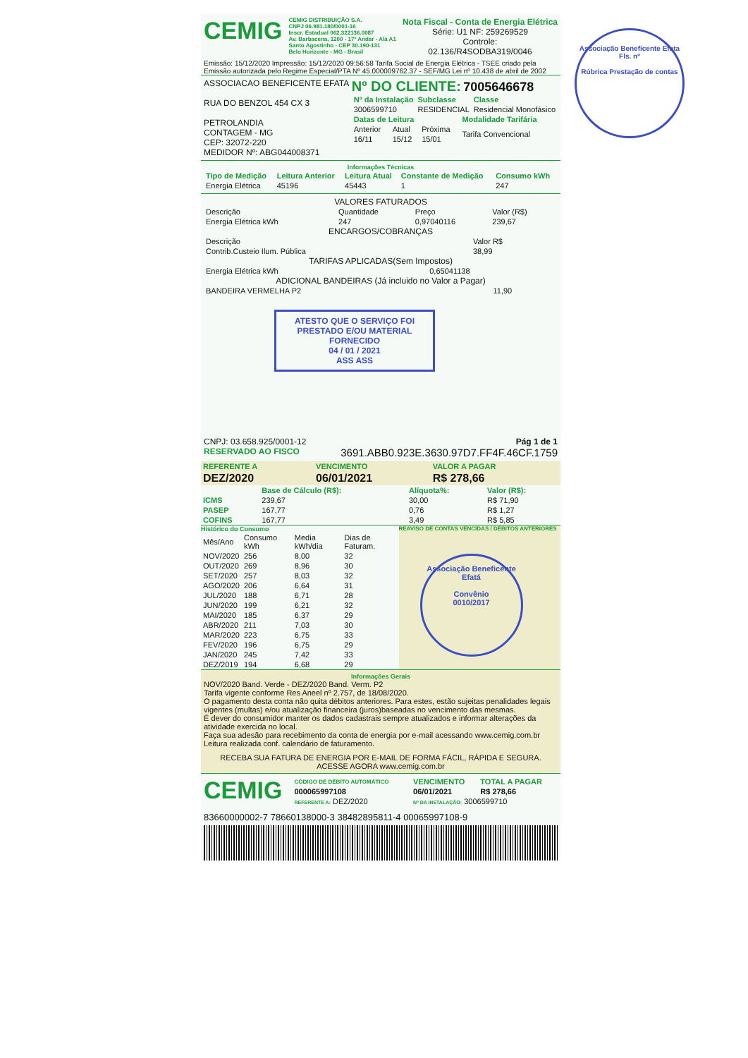CEMIG
CEMIG DISTRIBUIÇÃO S.A.
CNPJ 06.981.180/0001-16
Inscr. Estadual 062.322136.0087
Av. Barbacena, 1200 - 17º Andar - Ala A1
Santo Agostinho - CEP 30.190-131
Belo Horizonte - MG - Brasil
Nota Fiscal - Conta de Energia Elétrica
Série: U1 NF: 259269529
Controle:
02.136/R4SODBA319/0046
Emissão: 15/12/2020 Impressão: 15/12/2020 09:56:58 Tarifa Social de Energia Elétrica - TSEE criado pela
Emissão autorizada pelo Regime Especial/PTA Nº 45.000009762.37 - SEF/MG Lei nº 10.438 de abril de 2002
ASSOCIACAO BENEFICENTE EFATA
RUA DO BENZOL 454 CX 3
PETROLANDIA
CONTAGEM - MG
CEP: 32072-220
MEDIDOR Nº: ABG044008371
Nº DO CLIENTE: 7005646678
| Nº da Instalação | Subclasse | Classe |
| --- | --- | --- |
| 3006599710 | RESIDENCIAL | Residencial Monofásico |
| Datas de Leitura | | | Modalidade Tarifária |
| --- | --- | --- | --- |
| Anterior | Atual | Próxima | Tarifa Convencional |
| 16/11 | 15/12 | 15/01 | |
Informações Técnicas
| Tipo de Medição | Leitura Anterior | Leitura Atual | Constante de Medição | Consumo kWh |
| --- | --- | --- | --- | --- |
| Energia Elétrica | 45196 | 45443 | 1 | 247 |
VALORES FATURADOS
| Descrição | Quantidade | Preço | Valor (R$) |
| Energia Elétrica kWh | 247 | 0,97040116 | 239,67 |
ENCARGOS/COBRANÇAS
| Descrição | Valor R$ |
| Contrib.Custeio Ilum. Pública | 38,99 |
TARIFAS APLICADAS(Sem Impostos)
| Energia Elétrica kWh | 0,65041138 |
ADICIONAL BANDEIRAS (Já incluido no Valor a Pagar)
| BANDEIRA VERMELHA P2 | 11,90 |
ATESTO QUE O SERVIÇO FOI PRESTADO E/OU MATERIAL FORNECIDO
04 / 01 / 2021
ASS ASS
CNPJ: 03.658.925/0001-12 Pág 1 de 1
RESERVADO AO FISCO 3691.ABB0.923E.3630.97D7.FF4F.46CF.1759
| REFERENTE A | VENCIMENTO | VALOR A PAGAR |
| --- | --- | --- |
| DEZ/2020 | 06/01/2021 | R$ 278,66 |
| | Base de Cálculo (R$): | Alíquota%: | Valor (R$): |
| --- | --- | --- | --- |
| ICMS | 239,67 | 30,00 | R$ 71,90 |
| PASEP | 167,77 | 0,76 | R$ 1,27 |
| COFINS | 167,77 | 3,49 | R$ 5,85 |
Histórico do Consumo
| Mês/Ano | Consumo kWh | Media kWh/dia | Dias de Faturam. |
| NOV/2020 | 256 | 8,00 | 32 |
| OUT/2020 | 269 | 8,96 | 30 |
| SET/2020 | 257 | 8,03 | 32 |
| AGO/2020 | 206 | 6,64 | 31 |
| JUL/2020 | 188 | 6,71 | 28 |
| JUN/2020 | 199 | 6,21 | 32 |
| MAI/2020 | 185 | 6,37 | 29 |
| ABR/2020 | 211 | 7,03 | 30 |
| MAR/2020 | 223 | 6,75 | 33 |
| FEV/2020 | 196 | 6,75 | 29 |
| JAN/2020 | 245 | 7,42 | 33 |
| DEZ/2019 | 194 | 6,68 | 29 |
REAVISO DE CONTAS VENCIDAS / DÉBITOS ANTERIORES
Associação Beneficente Efatá
Convênio
0010/2017
Informações Gerais
NOV/2020 Band. Verde - DEZ/2020 Band. Verm. P2
Tarifa vigente conforme Res Aneel nº 2.757, de 18/08/2020.
O pagamento desta conta não quita débitos anteriores. Para estes, estão sujeitas penalidades legais vigentes (multas) e/ou atualização financeira (juros)baseadas no vencimento das mesmas.
É dever do consumidor manter os dados cadastrais sempre atualizados e informar alterações da atividade exercida no local.
Faça sua adesão para recebimento da conta de energia por e-mail acessando www.cemig.com.br
Leitura realizada conf. calendário de faturamento.
RECEBA SUA FATURA DE ENERGIA POR E-MAIL DE FORMA FÁCIL, RÁPIDA E SEGURA.
ACESSE AGORA www.cemig.com.br
CEMIG
| CÓDIGO DE DÉBITO AUTOMÁTICO | VENCIMENTO | TOTAL A PAGAR |
| --- | --- | --- |
| 000065997108 | 06/01/2021 | R$ 278,66 |
| REFERENTE A: DEZ/2020 | Nº DA INSTALAÇÃO: 3006599710 | |
83660000002-7 78660138000-3 38482895811-4 00065997108-9
Associação Beneficente Efata
Fls. nº
Rúbrica Prestação de contas